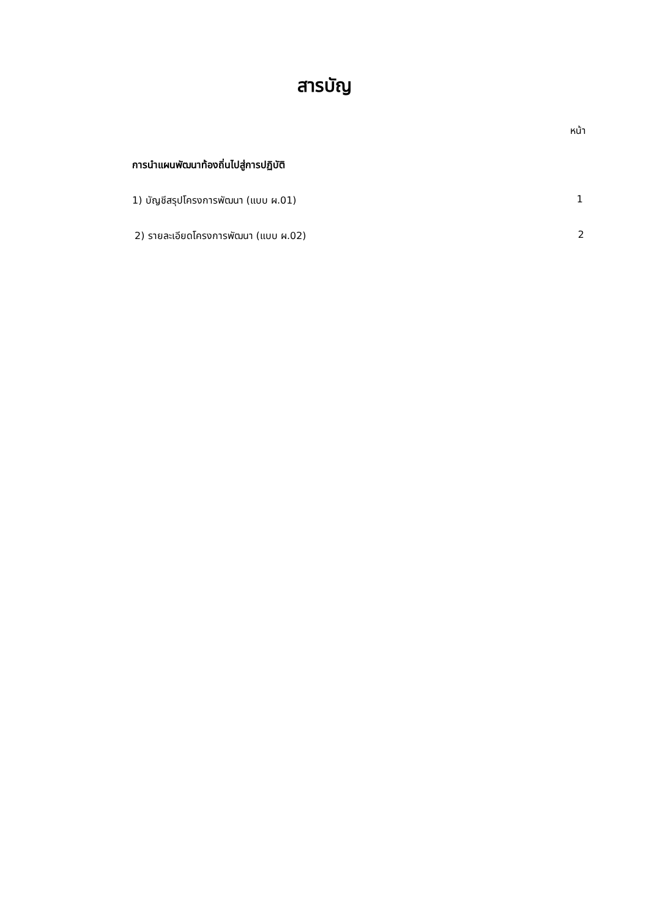สารบัญ
หน้า
การนำแผนพัฒนาท้องถิ่นไปสู่การปฏิบัติ
1) บัญชีสรุปโครงการพัฒนา (แบบ ผ.01) 1
2) รายละเอียดโครงการพัฒนา (แบบ ผ.02) 2